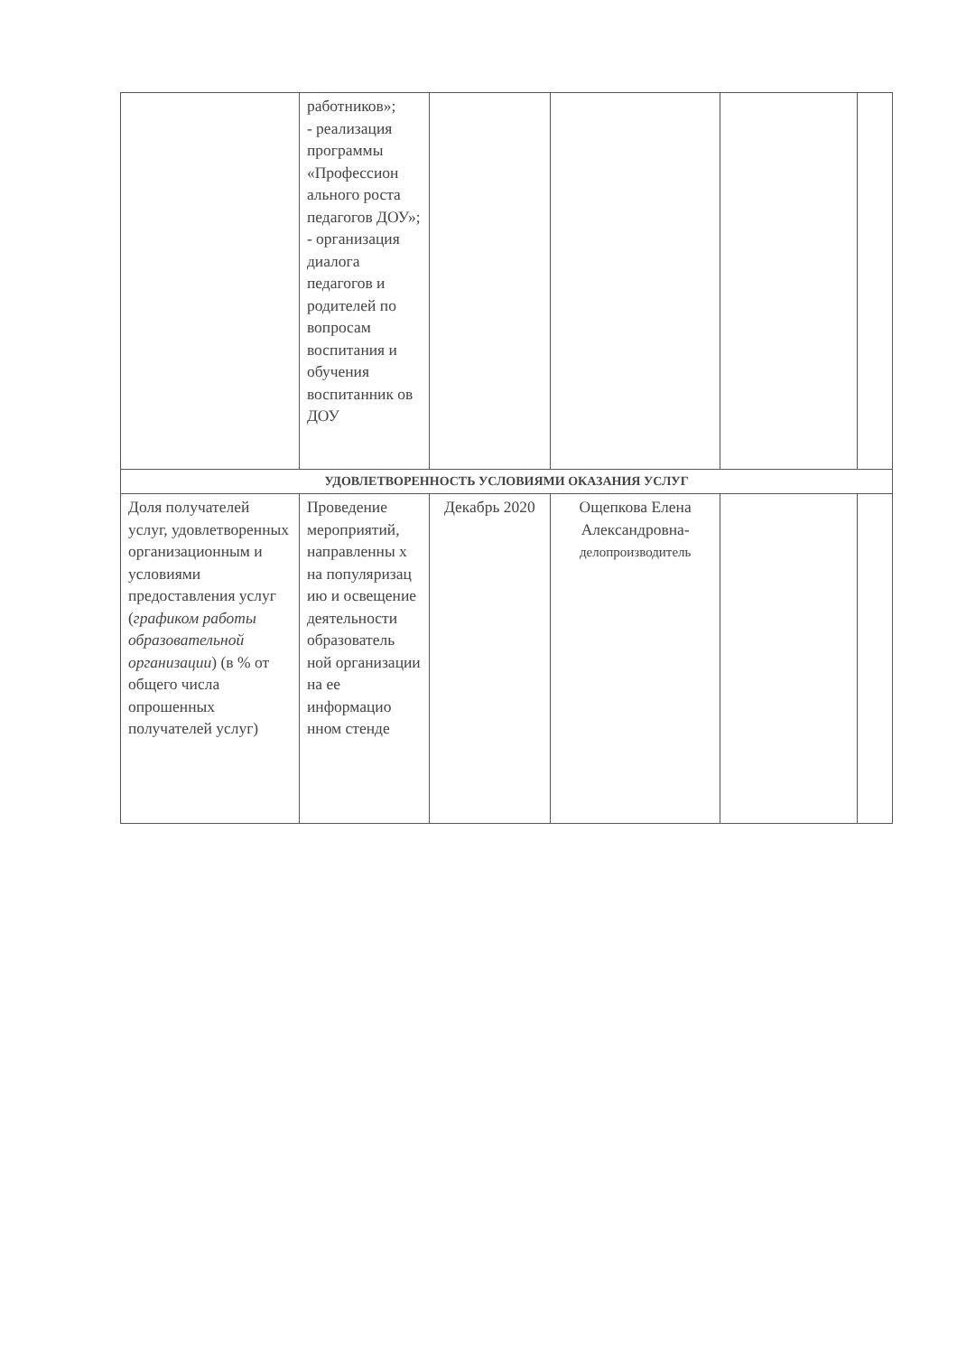| | работников»; - реализация программы «Профессион ального роста педагогов ДОУ»; - организация диалога педагогов и родителей по вопросам воспитания и обучения воспитанник ов ДОУ | | | | |
| УДОВЛЕТВОРЕННОСТЬ УСЛОВИЯМИ ОКАЗАНИЯ УСЛУГ | | | | | |
| Доля получателей услуг, удовлетворенных организационным и условиями предоставления услуг ( графиком работы образовательной организации ) (в % от общего числа опрошенных получателей услуг) | Проведение мероприятий, направленны х на популяризац ию и освещение деятельности образователь ной организации на ее информацио нном стенде | Декабрь 2020 | Ощепкова Елена Александровна- делопроизводитель | | |